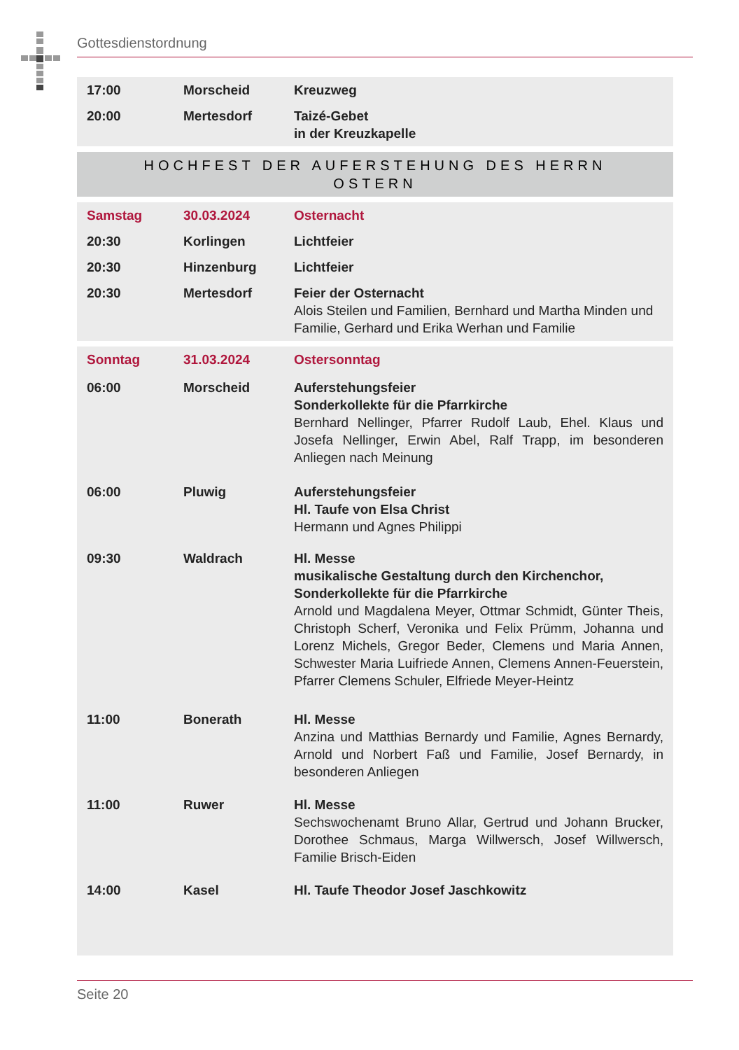Gottesdienstordnung
| 17:00 | Morscheid | Kreuzweg |
| 20:00 | Mertesdorf | Taizé-Gebet in der Kreuzkapelle |
HOCHFEST DER AUFERSTEHUNG DES HERRN
OSTERN
| Samstag | 30.03.2024 | Osternacht |
| 20:30 | Korlingen | Lichtfeier |
| 20:30 | Hinzenburg | Lichtfeier |
| 20:30 | Mertesdorf | Feier der Osternacht Alois Steilen und Familien, Bernhard und Martha Minden und Familie, Gerhard und Erika Werhan und Familie |
| Sonntag | 31.03.2024 | Ostersonntag |
| 06:00 | Morscheid | Auferstehungsfeier Sonderkollekte für die Pfarrkirche Bernhard Nellinger, Pfarrer Rudolf Laub, Ehel. Klaus und Josefa Nellinger, Erwin Abel, Ralf Trapp, im besonderen Anliegen nach Meinung |
| 06:00 | Pluwig | Auferstehungsfeier Hl. Taufe von Elsa Christ Hermann und Agnes Philippi |
| 09:30 | Waldrach | Hl. Messe musikalische Gestaltung durch den Kirchenchor, Sonderkollekte für die Pfarrkirche Arnold und Magdalena Meyer, Ottmar Schmidt, Günter Theis, Christoph Scherf, Veronika und Felix Prümm, Johanna und Lorenz Michels, Gregor Beder, Clemens und Maria Annen, Schwester Maria Luifriede Annen, Clemens Annen-Feuerstein, Pfarrer Clemens Schuler, Elfriede Meyer-Heintz |
| 11:00 | Bonerath | Hl. Messe Anzina und Matthias Bernardy und Familie, Agnes Bernardy, Arnold und Norbert Faß und Familie, Josef Bernardy, in besonderen Anliegen |
| 11:00 | Ruwer | Hl. Messe Sechswochenamt Bruno Allar, Gertrud und Johann Brucker, Dorothee Schmaus, Marga Willwersch, Josef Willwersch, Familie Brisch-Eiden |
| 14:00 | Kasel | Hl. Taufe Theodor Josef Jaschkowitz |
Seite 20